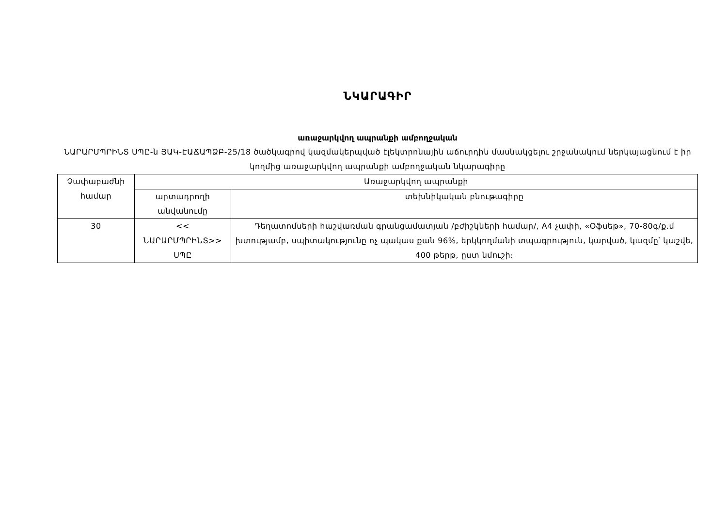ՆԿԱՐԱԳԻՐ
առաջարկվող ապրանքի ամբողջական
ՆԱՐԱՐՄՊՐԻՆՏ ՍՊԸ-ն ՅԱԿ-ԷԱՃԱՊՁԲ-25/18 ծածկագրով կազմակերպված էլեկտրոնային աճուրդին մասնակցելու շրջանակում ներկայացնում է իր կողմից առաջարկվող ապրանքի ամբողջական նկարագիրը
| Չափաբաժնի համար | Առաջարկվող ապրանքի | |
| | արտադրողի անվանումը | տեխնիկական բնութագիրը |
| 30 | << ՆԱՐԱՐՄՊՐԻՆՏ>> ՍՊԸ | Դեղատոմսերի հաշվառման գրանցամատյան /բժիշկների համար/, A4 չափի, «Օֆսեթ», 70-80գ/ք.մ խտությամբ, սպիտակությունը ոչ պակաս քան 96%, երկկողմանի տպագրություն, կարված, կազմը՝ կաշվե, 400 թերթ, ըստ նմուշի։ |